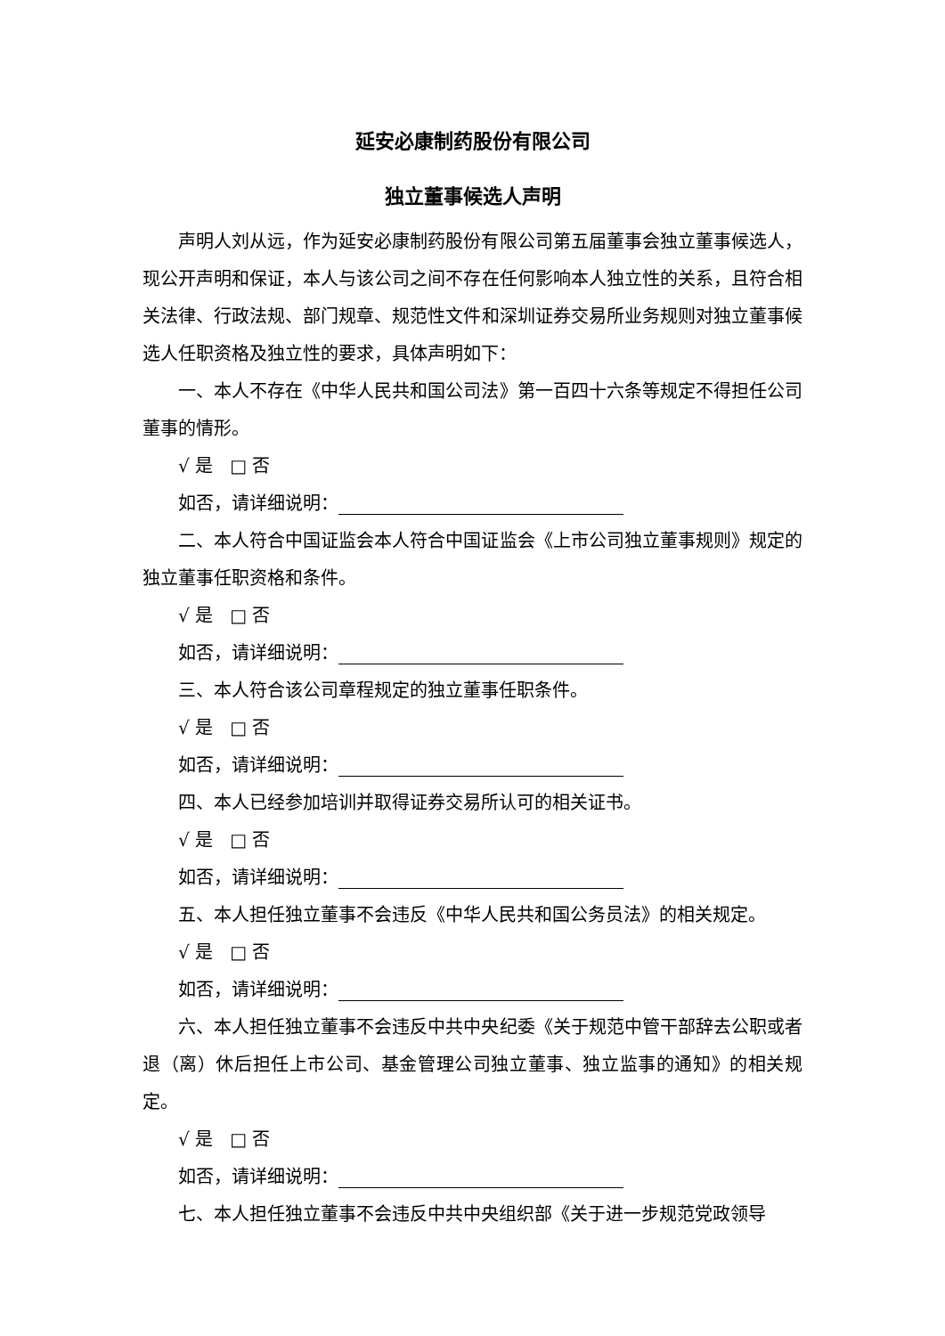延安必康制药股份有限公司
独立董事候选人声明
声明人刘从远，作为延安必康制药股份有限公司第五届董事会独立董事候选人，现公开声明和保证，本人与该公司之间不存在任何影响本人独立性的关系，且符合相关法律、行政法规、部门规章、规范性文件和深圳证券交易所业务规则对独立董事候选人任职资格及独立性的要求，具体声明如下：
一、本人不存在《中华人民共和国公司法》第一百四十六条等规定不得担任公司董事的情形。
√ 是 □ 否
如否，请详细说明：
二、本人符合中国证监会本人符合中国证监会《上市公司独立董事规则》规定的独立董事任职资格和条件。
√ 是 □ 否
如否，请详细说明：
三、本人符合该公司章程规定的独立董事任职条件。
√ 是 □ 否
如否，请详细说明：
四、本人已经参加培训并取得证券交易所认可的相关证书。
√ 是 □ 否
如否，请详细说明：
五、本人担任独立董事不会违反《中华人民共和国公务员法》的相关规定。
√ 是 □ 否
如否，请详细说明：
六、本人担任独立董事不会违反中共中央纪委《关于规范中管干部辞去公职或者退（离）休后担任上市公司、基金管理公司独立董事、独立监事的通知》的相关规定。
√ 是 □ 否
如否，请详细说明：
七、本人担任独立董事不会违反中共中央组织部《关于进一步规范党政领导